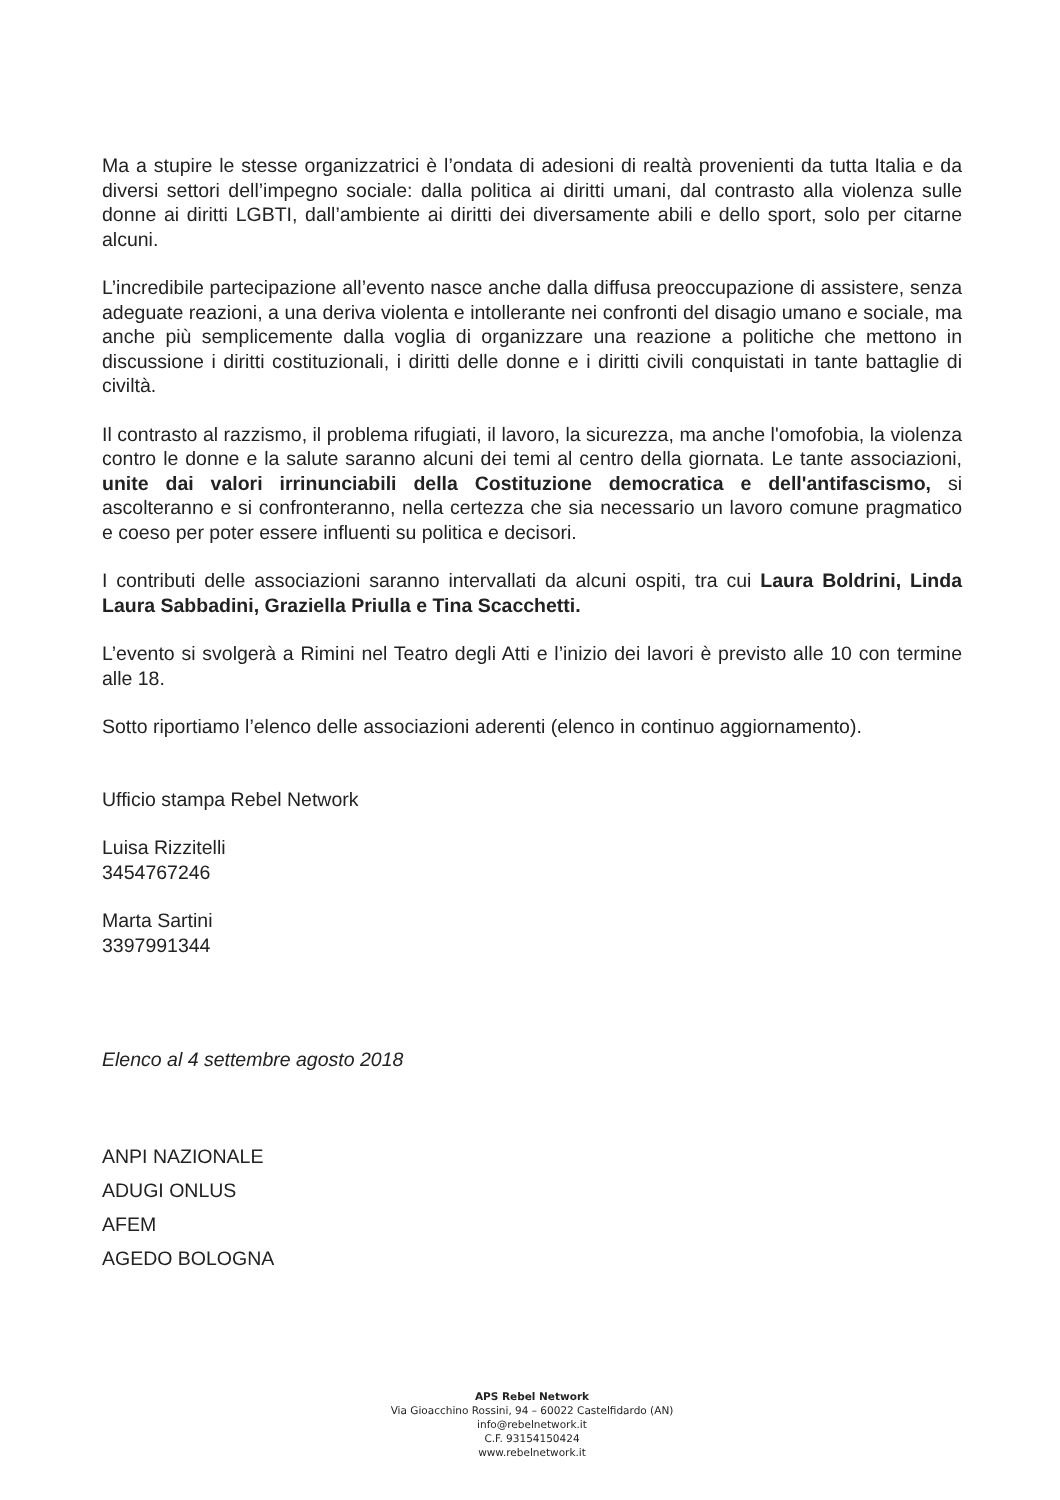Ma a stupire le stesse organizzatrici è l’ondata di adesioni di realtà provenienti da tutta Italia e da diversi settori dell’impegno sociale: dalla politica ai diritti umani, dal contrasto alla violenza sulle donne ai diritti LGBTI, dall’ambiente ai diritti dei diversamente abili e dello sport, solo per citarne alcuni.
L’incredibile partecipazione all’evento nasce anche dalla diffusa preoccupazione di assistere, senza adeguate reazioni, a una deriva violenta e intollerante nei confronti del disagio umano e sociale, ma anche più semplicemente dalla voglia di organizzare una reazione a politiche che mettono in discussione i diritti costituzionali, i diritti delle donne e i diritti civili conquistati in tante battaglie di civiltà.
Il contrasto al razzismo, il problema rifugiati, il lavoro, la sicurezza, ma anche l'omofobia, la violenza contro le donne e la salute saranno alcuni dei temi al centro della giornata. Le tante associazioni, unite dai valori irrinunciabili della Costituzione democratica e dell'antifascismo, si ascolteranno e si confronteranno, nella certezza che sia necessario un lavoro comune pragmatico e coeso per poter essere influenti su politica e decisori.
I contributi delle associazioni saranno intervallati da alcuni ospiti, tra cui Laura Boldrini, Linda Laura Sabbadini, Graziella Priulla e Tina Scacchetti.
L’evento si svolgerà a Rimini nel Teatro degli Atti e l’inizio dei lavori è previsto alle 10 con termine alle 18.
Sotto riportiamo l’elenco delle associazioni aderenti (elenco in continuo aggiornamento).
Ufficio stampa Rebel Network
Luisa Rizzitelli
3454767246
Marta Sartini
3397991344
Elenco al 4 settembre agosto 2018
ANPI NAZIONALE
ADUGI ONLUS
AFEM
AGEDO BOLOGNA
APS Rebel Network
Via Gioacchino Rossini, 94 – 60022 Castelfidardo (AN)
info@rebelnetwork.it
C.F. 93154150424
www.rebelnetwork.it